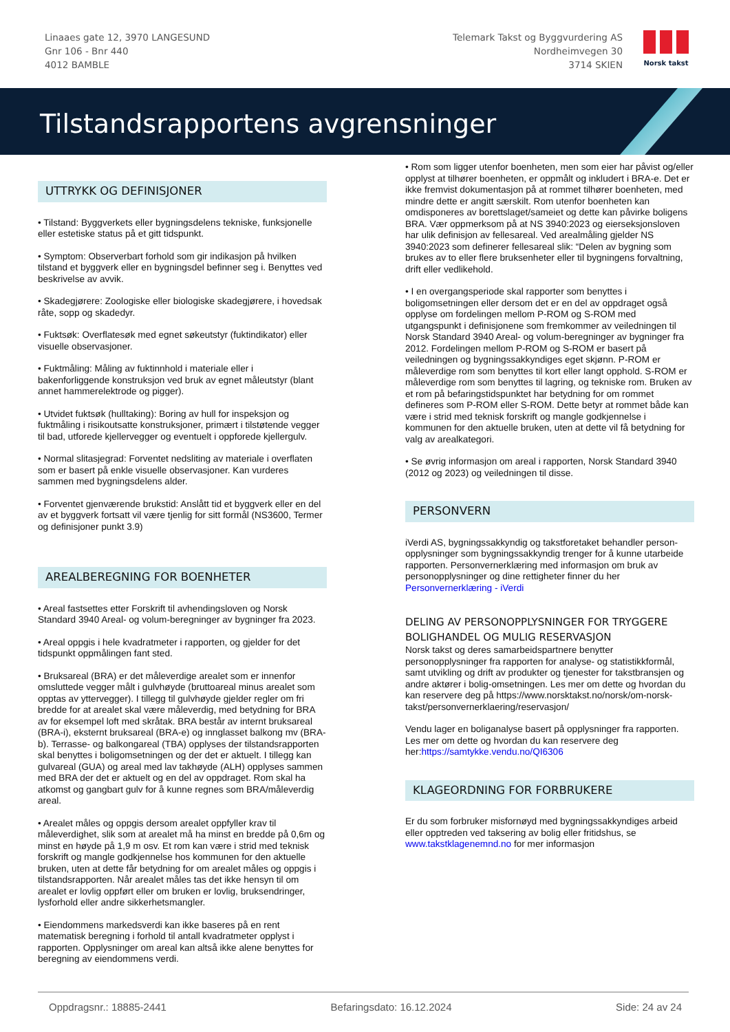Linaaes gate 12, 3970 LANGESUND
Gnr 106 - Bnr 440
4012 BAMBLE
Telemark Takst og Byggvurdering AS
Nordheimvegen 30
3714 SKIEN
Norsk takst
Tilstandsrapportens avgrensninger
UTTRYKK OG DEFINISJONER
• Tilstand: Byggverkets eller bygningsdelens tekniske, funksjonelle eller estetiske status på et gitt tidspunkt.
• Symptom: Observerbart forhold som gir indikasjon på hvilken tilstand et byggverk eller en bygningsdel befinner seg i. Benyttes ved beskrivelse av avvik.
• Skadegjørere: Zoologiske eller biologiske skadegjørere, i hovedsak råte, sopp og skadedyr.
• Fuktsøk: Overflatesøk med egnet søkeutstyr (fuktindikator) eller visuelle observasjoner.
• Fuktmåling: Måling av fuktinnhold i materiale eller i bakenforliggende konstruksjon ved bruk av egnet måleutstyr (blant annet hammerelektrode og pigger).
• Utvidet fuktsøk (hulltaking): Boring av hull for inspeksjon og fuktmåling i risikoutsatte konstruksjoner, primært i tilstøtende vegger til bad, utforede kjellervegger og eventuelt i oppforede kjellergulv.
• Normal slitasjegrad: Forventet nedsliting av materiale i overflaten som er basert på enkle visuelle observasjoner. Kan vurderes sammen med bygningsdelens alder.
• Forventet gjenværende brukstid: Anslått tid et byggverk eller en del av et byggverk fortsatt vil være tjenlig for sitt formål (NS3600, Termer og definisjoner punkt 3.9)
AREALBEREGNING FOR BOENHETER
• Areal fastsettes etter Forskrift til avhendingsloven og Norsk Standard 3940 Areal- og volum-beregninger av bygninger fra 2023.
• Areal oppgis i hele kvadratmeter i rapporten, og gjelder for det tidspunkt oppmålingen fant sted.
• Bruksareal (BRA) er det måleverdige arealet som er innenfor omsluttede vegger målt i gulvhøyde (bruttoareal minus arealet som opptas av yttervegger). I tillegg til gulvhøyde gjelder regler om fri bredde for at arealet skal være måleverdig, med betydning for BRA av for eksempel loft med skråtak. BRA består av internt bruksareal (BRA-i), eksternt bruksareal (BRA-e) og innglasset balkong mv (BRA-b). Terrasse- og balkongareal (TBA) opplyses der tilstandsrapporten skal benyttes i boligomsetningen og der det er aktuelt. I tillegg kan gulvareal (GUA) og areal med lav takhøyde (ALH) opplyses sammen med BRA der det er aktuelt og en del av oppdraget. Rom skal ha atkomst og gangbart gulv for å kunne regnes som BRA/måleverdig areal.
• Arealet måles og oppgis dersom arealet oppfyller krav til måleverdighet, slik som at arealet må ha minst en bredde på 0,6m og minst en høyde på 1,9 m osv. Et rom kan være i strid med teknisk forskrift og mangle godkjennelse hos kommunen for den aktuelle bruken, uten at dette får betydning for om arealet måles og oppgis i tilstandsrapporten. Når arealet måles tas det ikke hensyn til om arealet er lovlig oppført eller om bruken er lovlig, bruksendringer, lysforhold eller andre sikkerhetsmangler.
• Eiendommens markedsverdi kan ikke baseres på en rent matematisk beregning i forhold til antall kvadratmeter opplyst i rapporten. Opplysninger om areal kan altså ikke alene benyttes for beregning av eiendommens verdi.
• Rom som ligger utenfor boenheten, men som eier har påvist og/eller opplyst at tilhører boenheten, er oppmålt og inkludert i BRA-e. Det er ikke fremvist dokumentasjon på at rommet tilhører boenheten, med mindre dette er angitt særskilt. Rom utenfor boenheten kan omdisponeres av borettslaget/sameiet og dette kan påvirke boligens BRA. Vær oppmerksom på at NS 3940:2023 og eierseksjonsloven har ulik definisjon av fellesareal. Ved arealmåling gjelder NS 3940:2023 som definerer fellesareal slik: “Delen av bygning som brukes av to eller flere bruksenheter eller til bygningens forvaltning, drift eller vedlikehold.
• I en overgangsperiode skal rapporter som benyttes i boligomsetningen eller dersom det er en del av oppdraget også opplyse om fordelingen mellom P-ROM og S-ROM med utgangspunkt i definisjonene som fremkommer av veiledningen til Norsk Standard 3940 Areal- og volum-beregninger av bygninger fra 2012. Fordelingen mellom P-ROM og S-ROM er basert på veiledningen og bygningssakkyndiges eget skjønn. P-ROM er måleverdige rom som benyttes til kort eller langt opphold. S-ROM er måleverdige rom som benyttes til lagring, og tekniske rom. Bruken av et rom på befaringstidspunktet har betydning for om rommet defineres som P-ROM eller S-ROM. Dette betyr at rommet både kan være i strid med teknisk forskrift og mangle godkjennelse i kommunen for den aktuelle bruken, uten at dette vil få betydning for valg av arealkategori.
• Se øvrig informasjon om areal i rapporten, Norsk Standard 3940 (2012 og 2023) og veiledningen til disse.
PERSONVERN
iVerdi AS, bygningssakkyndig og takstforetaket behandler person-opplysninger som bygningssakkyndig trenger for å kunne utarbeide rapporten. Personvernerklæring med informasjon om bruk av personopplysninger og dine rettigheter finner du her Personvernerklæring - iVerdi
DELING AV PERSONOPPLYSNINGER FOR TRYGGERE BOLIGHANDEL OG MULIG RESERVASJON
Norsk takst og deres samarbeidspartnere benytter personopplysninger fra rapporten for analyse- og statistikkformål, samt utvikling og drift av produkter og tjenester for takstbransjen og andre aktører i bolig-omsetningen. Les mer om dette og hvordan du kan reservere deg på https://www.norsktakst.no/norsk/om-norsk-takst/personvernerklaering/reservasjon/
Vendu lager en boliganalyse basert på opplysninger fra rapporten. Les mer om dette og hvordan du kan reservere deg her:https://samtykke.vendu.no/QI6306
KLAGEORDNING FOR FORBRUKERE
Er du som forbruker misfornøyd med bygningssakkyndiges arbeid eller opptreden ved taksering av bolig eller fritidshus, se www.takstklagenemnd.no for mer informasjon
Oppdragsnr.: 18885-2441 Befaringsdato: 16.12.2024 Side: 24 av 24